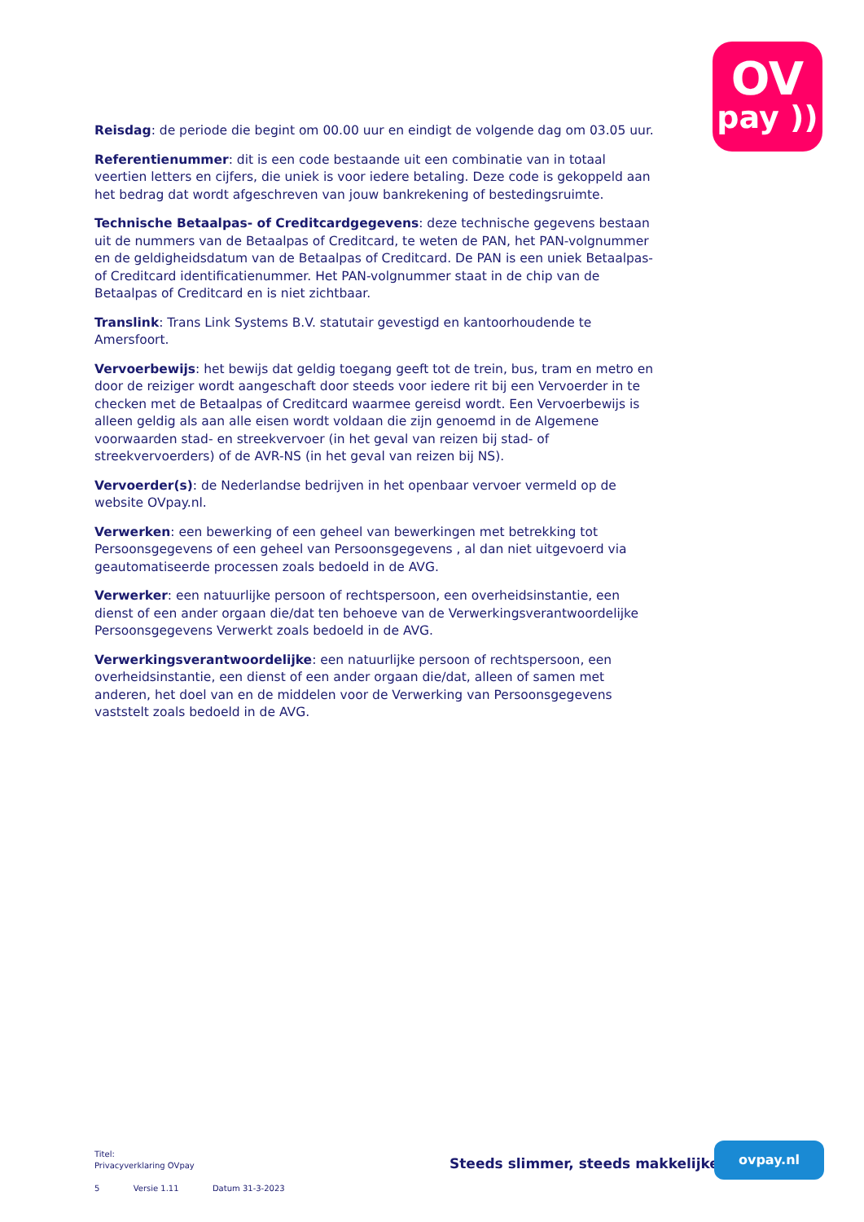OV
pay ))
Reisdag: de periode die begint om 00.00 uur en eindigt de volgende dag om 03.05 uur.
Referentienummer: dit is een code bestaande uit een combinatie van in totaal veertien letters en cijfers, die uniek is voor iedere betaling. Deze code is gekoppeld aan het bedrag dat wordt afgeschreven van jouw bankrekening of bestedingsruimte.
Technische Betaalpas- of Creditcardgegevens: deze technische gegevens bestaan uit de nummers van de Betaalpas of Creditcard, te weten de PAN, het PAN-volgnummer en de geldigheidsdatum van de Betaalpas of Creditcard. De PAN is een uniek Betaalpas- of Creditcard identificatienummer. Het PAN-volgnummer staat in de chip van de Betaalpas of Creditcard en is niet zichtbaar.
Translink: Trans Link Systems B.V. statutair gevestigd en kantoorhoudende te Amersfoort.
Vervoerbewijs: het bewijs dat geldig toegang geeft tot de trein, bus, tram en metro en door de reiziger wordt aangeschaft door steeds voor iedere rit bij een Vervoerder in te checken met de Betaalpas of Creditcard waarmee gereisd wordt. Een Vervoerbewijs is alleen geldig als aan alle eisen wordt voldaan die zijn genoemd in de Algemene voorwaarden stad- en streekvervoer (in het geval van reizen bij stad- of streekvervoerders) of de AVR-NS (in het geval van reizen bij NS).
Vervoerder(s): de Nederlandse bedrijven in het openbaar vervoer vermeld op de website OVpay.nl.
Verwerken: een bewerking of een geheel van bewerkingen met betrekking tot Persoonsgegevens of een geheel van Persoonsgegevens , al dan niet uitgevoerd via geautomatiseerde processen zoals bedoeld in de AVG.
Verwerker: een natuurlijke persoon of rechtspersoon, een overheidsinstantie, een dienst of een ander orgaan die/dat ten behoeve van de Verwerkingsverantwoordelijke Persoonsgegevens Verwerkt zoals bedoeld in de AVG.
Verwerkingsverantwoordelijke: een natuurlijke persoon of rechtspersoon, een overheidsinstantie, een dienst of een ander orgaan die/dat, alleen of samen met anderen, het doel van en de middelen voor de Verwerking van Persoonsgegevens vaststelt zoals bedoeld in de AVG.
Titel:
Privacyverklaring OVpay
5 Versie 1.11 Datum 31-3-2023
Steeds slimmer, steeds makkelijker
ovpay.nl